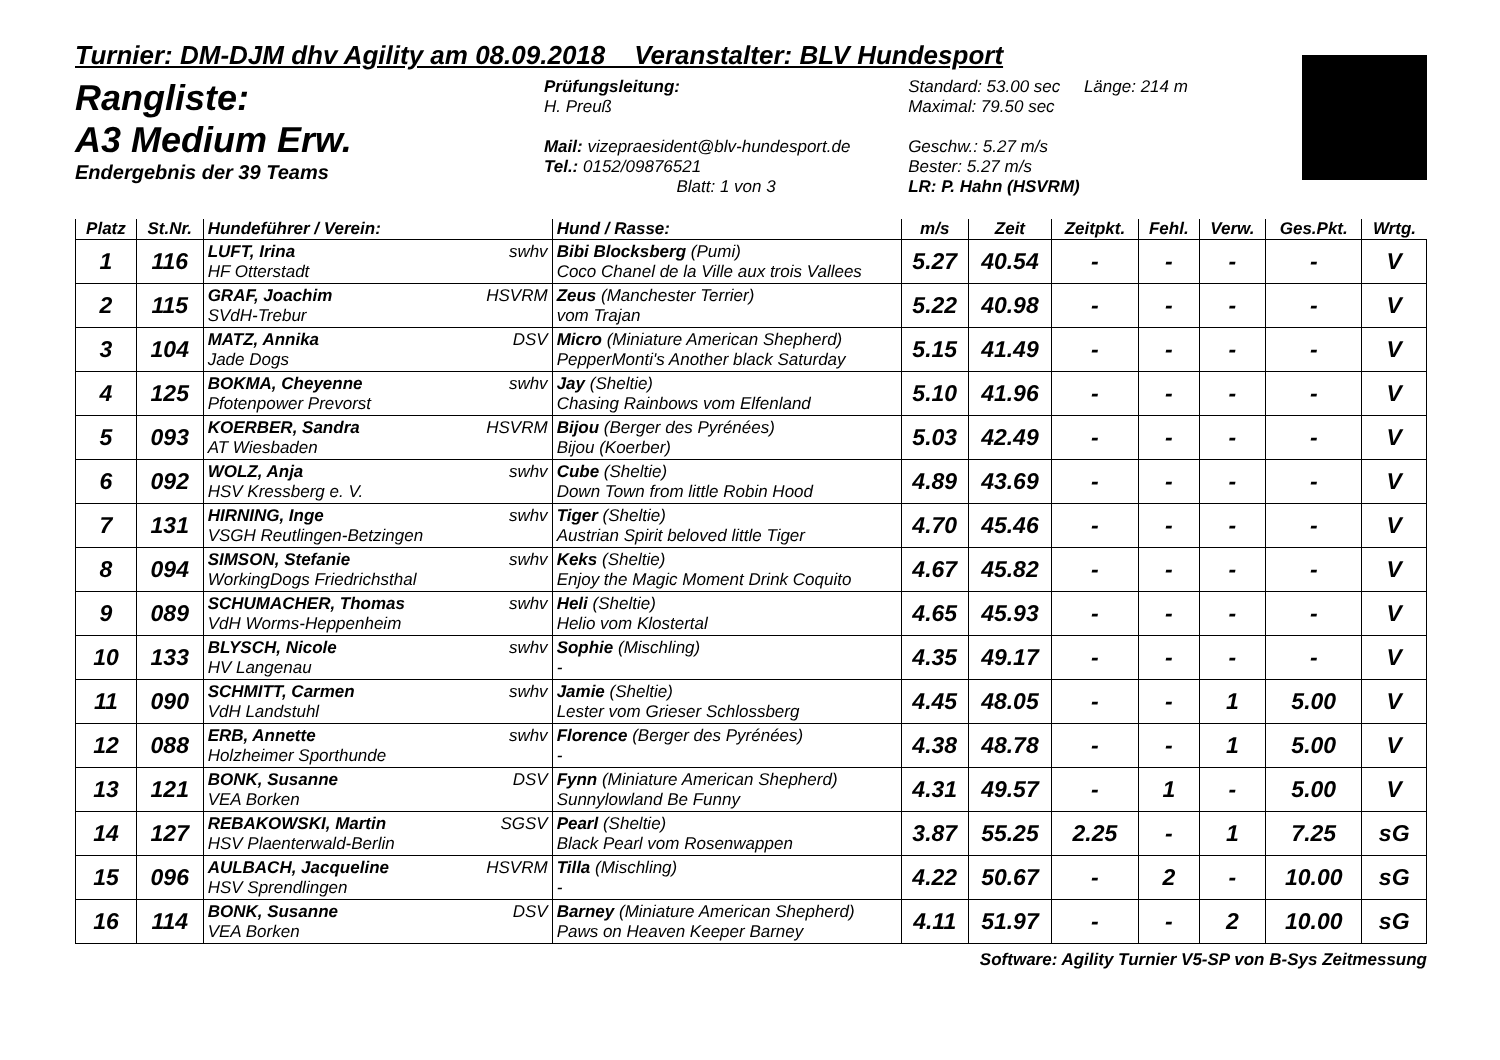Turnier: DM-DJM dhv Agility am 08.09.2018 Veranstalter: BLV Hundesport
Rangliste:
A3 Medium Erw.
Endergebnis der 39 Teams
Prüfungsleitung:
H. Preuß
Mail: vizepraesident@blv-hundesport.de
Tel.: 0152/09876521
Blatt: 1 von 3
Standard: 53.00 sec Länge: 214 m
Maximal: 79.50 sec
Geschw.: 5.27 m/s
Bester: 5.27 m/s
LR: P. Hahn (HSVRM)
| Platz | St.Nr. | Hundeführer / Verein: | Hund / Rasse: | m/s | Zeit | Zeitpkt. | Fehl. | Verw. | Ges.Pkt. | Wrtg. |
| --- | --- | --- | --- | --- | --- | --- | --- | --- | --- | --- |
| 1 | 116 | LUFT, Irina swhv HF Otterstadt | Bibi Blocksberg (Pumi) Coco Chanel de la Ville aux trois Vallees | 5.27 | 40.54 | - | - | - | - | V |
| 2 | 115 | GRAF, Joachim HSVRM SVdH-Trebur | Zeus (Manchester Terrier) vom Trajan | 5.22 | 40.98 | - | - | - | - | V |
| 3 | 104 | MATZ, Annika DSV Jade Dogs | Micro (Miniature American Shepherd) PepperMonti's Another black Saturday | 5.15 | 41.49 | - | - | - | - | V |
| 4 | 125 | BOKMA, Cheyenne swhv Pfotenpower Prevorst | Jay (Sheltie) Chasing Rainbows vom Elfenland | 5.10 | 41.96 | - | - | - | - | V |
| 5 | 093 | KOERBER, Sandra HSVRM AT Wiesbaden | Bijou (Berger des Pyrénées) Bijou (Koerber) | 5.03 | 42.49 | - | - | - | - | V |
| 6 | 092 | WOLZ, Anja swhv HSV Kressberg e. V. | Cube (Sheltie) Down Town from little Robin Hood | 4.89 | 43.69 | - | - | - | - | V |
| 7 | 131 | HIRNING, Inge swhv VSGH Reutlingen-Betzingen | Tiger (Sheltie) Austrian Spirit beloved little Tiger | 4.70 | 45.46 | - | - | - | - | V |
| 8 | 094 | SIMSON, Stefanie swhv WorkingDogs Friedrichsthal | Keks (Sheltie) Enjoy the Magic Moment Drink Coquito | 4.67 | 45.82 | - | - | - | - | V |
| 9 | 089 | SCHUMACHER, Thomas swhv VdH Worms-Heppenheim | Heli (Sheltie) Helio vom Klostertal | 4.65 | 45.93 | - | - | - | - | V |
| 10 | 133 | BLYSCH, Nicole swhv HV Langenau | Sophie (Mischling) - | 4.35 | 49.17 | - | - | - | - | V |
| 11 | 090 | SCHMITT, Carmen swhv VdH Landstuhl | Jamie (Sheltie) Lester vom Grieser Schlossberg | 4.45 | 48.05 | - | - | 1 | 5.00 | V |
| 12 | 088 | ERB, Annette swhv Holzheimer Sporthunde | Florence (Berger des Pyrénées) - | 4.38 | 48.78 | - | - | 1 | 5.00 | V |
| 13 | 121 | BONK, Susanne DSV VEA Borken | Fynn (Miniature American Shepherd) Sunnylowland Be Funny | 4.31 | 49.57 | - | 1 | - | 5.00 | V |
| 14 | 127 | REBAKOWSKI, Martin SGSV HSV Plaenterwald-Berlin | Pearl (Sheltie) Black Pearl vom Rosenwappen | 3.87 | 55.25 | 2.25 | - | 1 | 7.25 | sG |
| 15 | 096 | AULBACH, Jacqueline HSVRM HSV Sprendlingen | Tilla (Mischling) - | 4.22 | 50.67 | - | 2 | - | 10.00 | sG |
| 16 | 114 | BONK, Susanne DSV VEA Borken | Barney (Miniature American Shepherd) Paws on Heaven Keeper Barney | 4.11 | 51.97 | - | - | 2 | 10.00 | sG |
Software: Agility Turnier V5-SP von B-Sys Zeitmessung